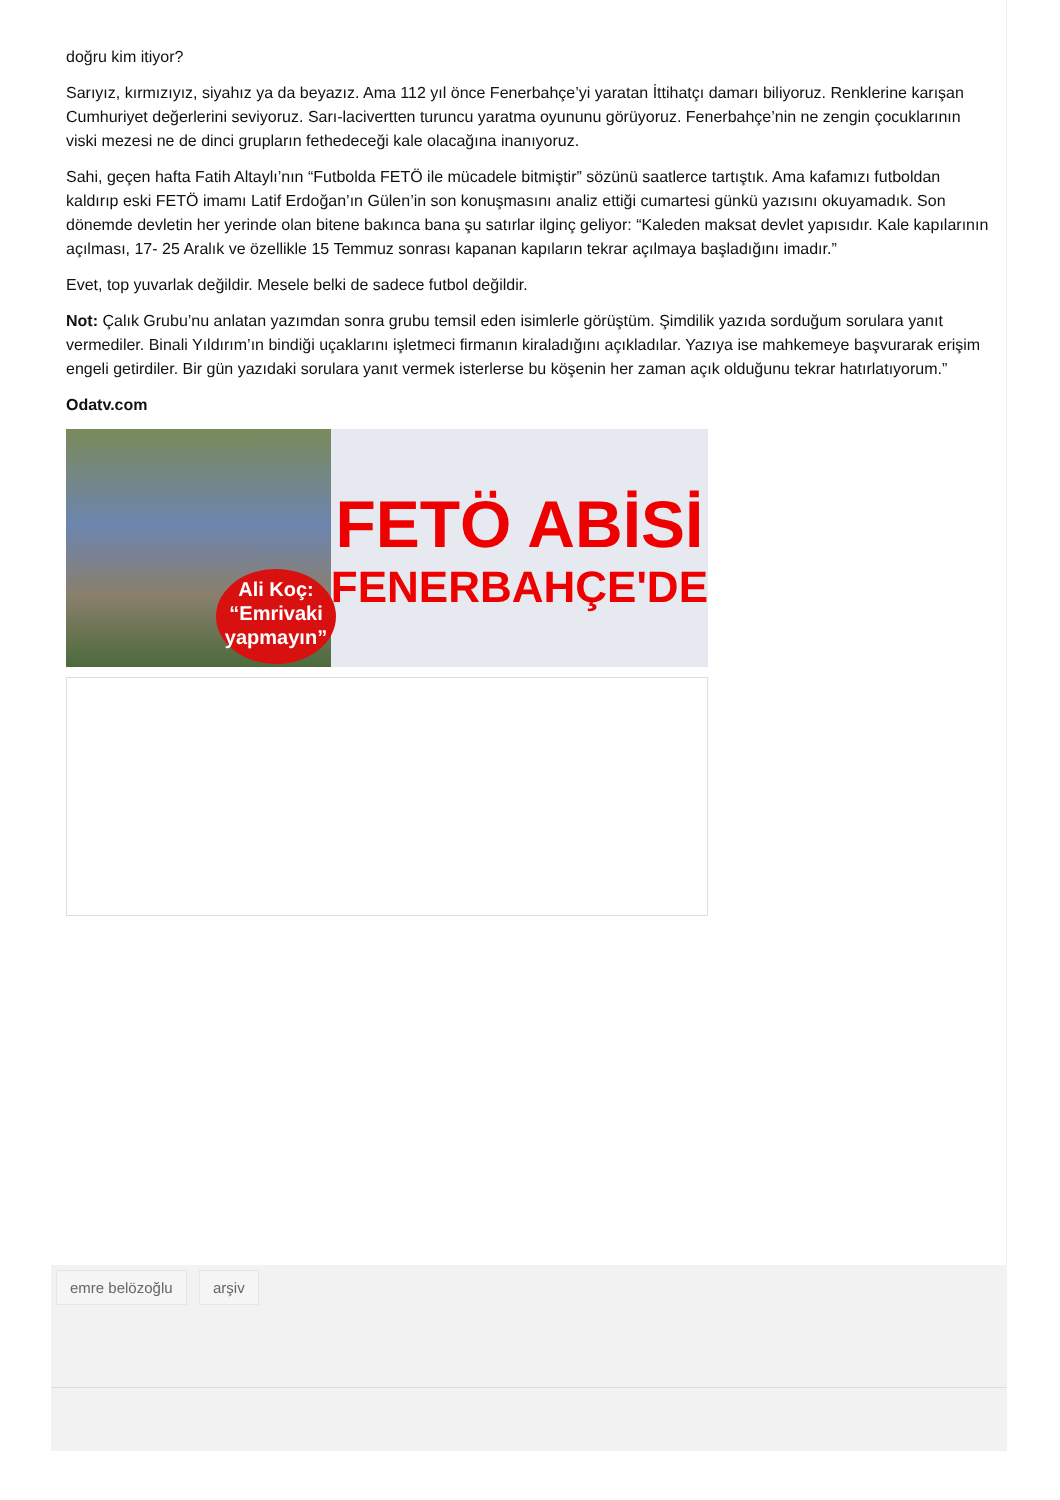doğru kim itiyor?
Sarıyız, kırmızıyız, siyahız ya da beyazız. Ama 112 yıl önce Fenerbahçe’yi yaratan İttihatçı damarı biliyoruz. Renklerine karışan Cumhuriyet değerlerini seviyoruz. Sarı-lacivertten turuncu yaratma oyununu görüyoruz. Fenerbahçe’nin ne zengin çocuklarının viski mezesi ne de dinci grupların fethedeceği kale olacağına inanıyoruz.
Sahi, geçen hafta Fatih Altaylı’nın “Futbolda FETÖ ile mücadele bitmiştir” sözünü saatlerce tartıştık. Ama kafamızı futboldan kaldırıp eski FETÖ imamı Latif Erdoğan’ın Gülen’in son konuşmasını analiz ettiği cumartesi günkü yazısını okuyamadık. Son dönemde devletin her yerinde olan bitene bakınca bana şu satırlar ilginç geliyor: “Kaleden maksat devlet yapısıdır. Kale kapılarının açılması, 17- 25 Aralık ve özellikle 15 Temmuz sonrası kapanan kapıların tekrar açılmaya başladığını imadır.”
Evet, top yuvarlak değildir. Mesele belki de sadece futbol değildir.
Not: Çalık Grubu’nu anlatan yazımdan sonra grubu temsil eden isimlerle görüştüm. Şimdilik yazıda sorduğum sorulara yanıt vermediler. Binali Yıldırım’ın bindiği uçaklarını işletmeci firmanın kiraladığını açıkladılar. Yazıya ise mahkemeye başvurarak erişim engeli getirdiler. Bir gün yazıdaki sorulara yanıt vermek isterlerse bu köşenin her zaman açık olduğunu tekrar hatırlatıyorum.”
Odatv.com
Ali Koç:
“Emrivaki
yapmayın”
FETÖ ABİSİ
FENERBAHÇE'DE
emre belözoğlu arşiv